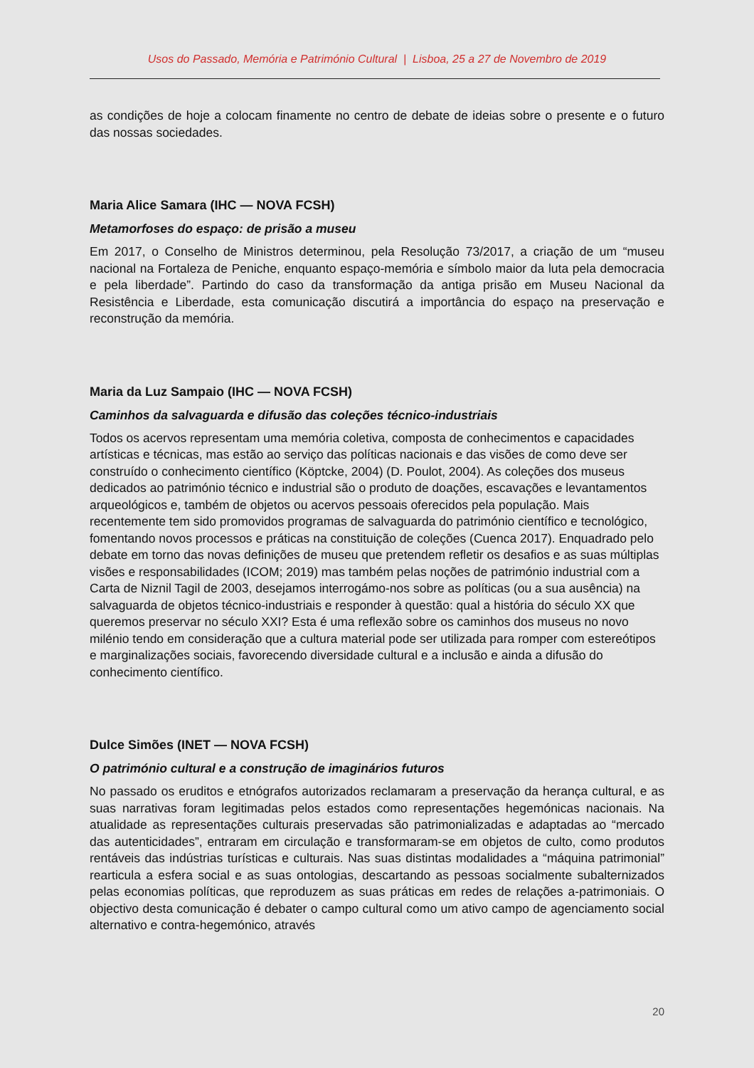Usos do Passado, Memória e Património Cultural | Lisboa, 25 a 27 de Novembro de 2019
as condições de hoje a colocam finamente no centro de debate de ideias sobre o presente e o futuro das nossas sociedades.
Maria Alice Samara (IHC — NOVA FCSH)
Metamorfoses do espaço: de prisão a museu
Em 2017, o Conselho de Ministros determinou, pela Resolução 73/2017, a criação de um “museu nacional na Fortaleza de Peniche, enquanto espaço-memória e símbolo maior da luta pela democracia e pela liberdade”. Partindo do caso da transformação da antiga prisão em Museu Nacional da Resistência e Liberdade, esta comunicação discutirá a importância do espaço na preservação e reconstrução da memória.
Maria da Luz Sampaio (IHC — NOVA FCSH)
Caminhos da salvaguarda e difusão das coleções técnico-industriais
Todos os acervos representam uma memória coletiva, composta de conhecimentos e capacidades artísticas e técnicas, mas estão ao serviço das políticas nacionais e das visões de como deve ser construído o conhecimento científico (Köptcke, 2004) (D. Poulot, 2004). As coleções dos museus dedicados ao património técnico e industrial são o produto de doações, escavações e levantamentos arqueológicos e, também de objetos ou acervos pessoais oferecidos pela população. Mais recentemente tem sido promovidos programas de salvaguarda do património científico e tecnológico, fomentando novos processos e práticas na constituição de coleções (Cuenca 2017). Enquadrado pelo debate em torno das novas definições de museu que pretendem refletir os desafios e as suas múltiplas visões e responsabilidades (ICOM; 2019) mas também pelas noções de património industrial com a Carta de Niznil Tagil de 2003, desejamos interrogámo-nos sobre as políticas (ou a sua ausência) na salvaguarda de objetos técnico-industriais e responder à questão: qual a história do século XX que queremos preservar no século XXI? Esta é uma reflexão sobre os caminhos dos museus no novo milénio tendo em consideração que a cultura material pode ser utilizada para romper com estereótipos e marginalizações sociais, favorecendo diversidade cultural e a inclusão e ainda a difusão do conhecimento científico.
Dulce Simões (INET — NOVA FCSH)
O património cultural e a construção de imaginários futuros
No passado os eruditos e etnógrafos autorizados reclamaram a preservação da herança cultural, e as suas narrativas foram legitimadas pelos estados como representações hegemónicas nacionais. Na atualidade as representações culturais preservadas são patrimonializadas e adaptadas ao “mercado das autenticidades”, entraram em circulação e transformaram-se em objetos de culto, como produtos rentáveis das indústrias turísticas e culturais. Nas suas distintas modalidades a “máquina patrimonial” rearticula a esfera social e as suas ontologias, descartando as pessoas socialmente subalternizados pelas economias políticas, que reproduzem as suas práticas em redes de relações a-patrimoniais. O objectivo desta comunicação é debater o campo cultural como um ativo campo de agenciamento social alternativo e contra-hegemónico, através
20